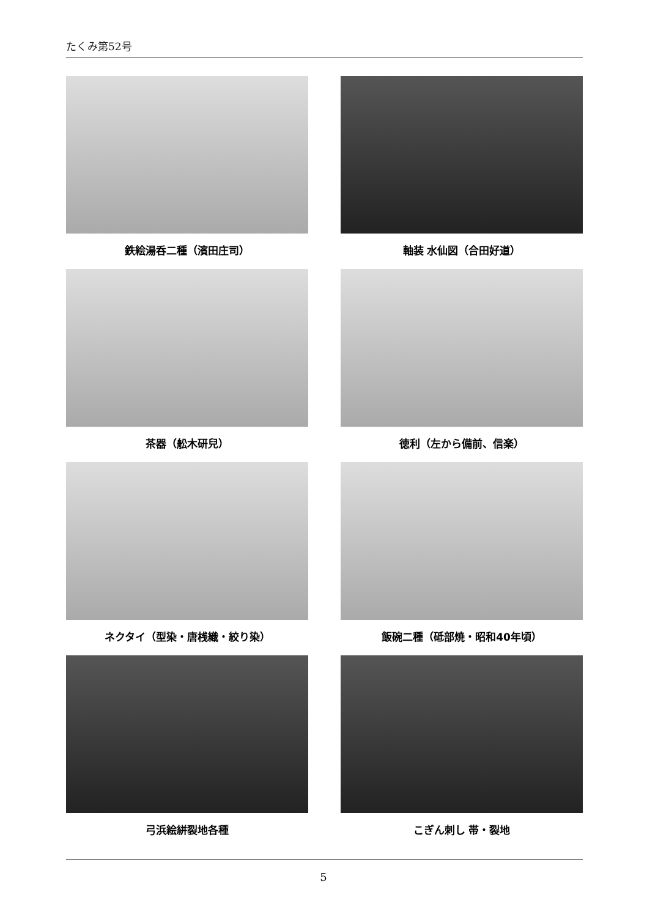たくみ第52号
鉄絵湯呑二種（濱田庄司）
軸装 水仙図（合田好道）
茶器（舩木研兒）
徳利（左から備前、信楽）
ネクタイ（型染・唐桟織・絞り染）
飯碗二種（砥部焼・昭和40年頃）
弓浜絵絣裂地各種
こぎん刺し 帯・裂地
5